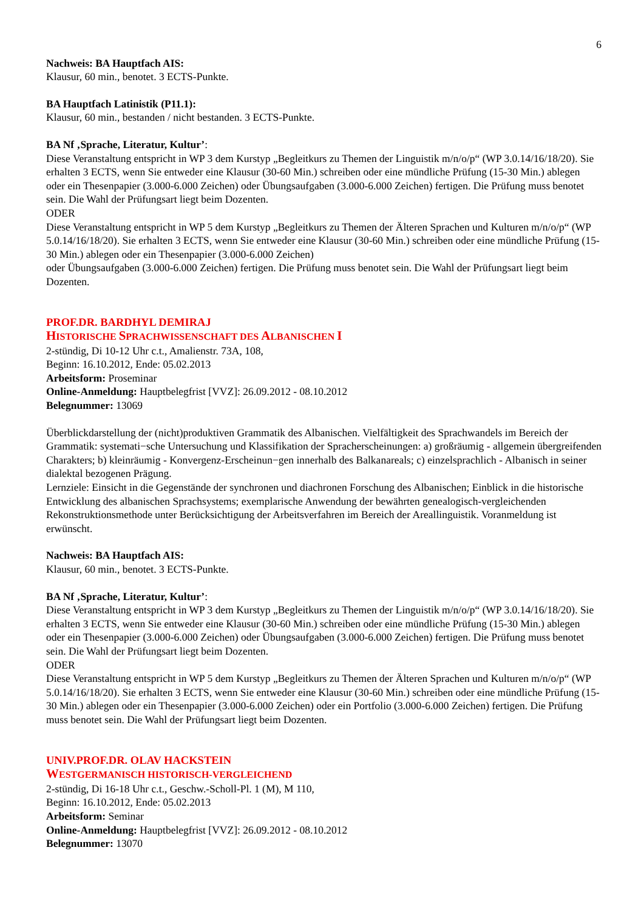6
Nachweis: BA Hauptfach AIS:
Klausur, 60 min., benotet. 3 ECTS-Punkte.
BA Hauptfach Latinistik (P11.1):
Klausur, 60 min., bestanden / nicht bestanden. 3 ECTS-Punkte.
BA Nf ‚Sprache, Literatur, Kultur’:
Diese Veranstaltung entspricht in WP 3 dem Kurstyp „Begleitkurs zu Themen der Linguistik m/n/o/p“ (WP 3.0.14/16/18/20). Sie erhalten 3 ECTS, wenn Sie entweder eine Klausur (30-60 Min.) schreiben oder eine mündliche Prüfung (15-30 Min.) ablegen oder ein Thesenpapier (3.000-6.000 Zeichen) oder Übungsaufgaben (3.000-6.000 Zeichen) fertigen. Die Prüfung muss benotet sein. Die Wahl der Prüfungsart liegt beim Dozenten.
ODER
Diese Veranstaltung entspricht in WP 5 dem Kurstyp „Begleitkurs zu Themen der Älteren Sprachen und Kulturen m/n/o/p“ (WP 5.0.14/16/18/20). Sie erhalten 3 ECTS, wenn Sie entweder eine Klausur (30-60 Min.) schreiben oder eine mündliche Prüfung (15-30 Min.) ablegen oder ein Thesenpapier (3.000-6.000 Zeichen)
oder Übungsaufgaben (3.000-6.000 Zeichen) fertigen. Die Prüfung muss benotet sein. Die Wahl der Prüfungsart liegt beim Dozenten.
PROF.DR. BARDHYL DEMIRAJ
HISTORISCHE SPRACHWISSENSCHAFT DES ALBANISCHEN I
2-stündig, Di 10-12 Uhr c.t., Amalienstr. 73A, 108,
Beginn: 16.10.2012, Ende: 05.02.2013
Arbeitsform: Proseminar
Online-Anmeldung: Hauptbelegfrist [VVZ]: 26.09.2012 - 08.10.2012
Belegnummer: 13069
Überblickdarstellung der (nicht)produktiven Grammatik des Albanischen. Vielfältigkeit des Sprachwandels im Bereich der Grammatik: systemati−sche Untersuchung und Klassifikation der Spracherscheinungen: a) großräumig - allgemein übergreifenden Charakters; b) kleinräumig - Konvergenz-Erscheinun−gen innerhalb des Balkanareals; c) einzelsprachlich - Albanisch in seiner dialektal bezogenen Prägung.
Lernziele: Einsicht in die Gegenstände der synchronen und diachronen Forschung des Albanischen; Einblick in die historische Entwicklung des albanischen Sprachsystems; exemplarische Anwendung der bewährten genealogisch-vergleichenden Rekonstruktionsmethode unter Berücksichtigung der Arbeitsverfahren im Bereich der Areallinguistik. Voranmeldung ist erwünscht.
Nachweis: BA Hauptfach AIS:
Klausur, 60 min., benotet. 3 ECTS-Punkte.
BA Nf ‚Sprache, Literatur, Kultur’:
Diese Veranstaltung entspricht in WP 3 dem Kurstyp „Begleitkurs zu Themen der Linguistik m/n/o/p“ (WP 3.0.14/16/18/20). Sie erhalten 3 ECTS, wenn Sie entweder eine Klausur (30-60 Min.) schreiben oder eine mündliche Prüfung (15-30 Min.) ablegen oder ein Thesenpapier (3.000-6.000 Zeichen) oder Übungsaufgaben (3.000-6.000 Zeichen) fertigen. Die Prüfung muss benotet sein. Die Wahl der Prüfungsart liegt beim Dozenten.
ODER
Diese Veranstaltung entspricht in WP 5 dem Kurstyp „Begleitkurs zu Themen der Älteren Sprachen und Kulturen m/n/o/p“ (WP 5.0.14/16/18/20). Sie erhalten 3 ECTS, wenn Sie entweder eine Klausur (30-60 Min.) schreiben oder eine mündliche Prüfung (15-30 Min.) ablegen oder ein Thesenpapier (3.000-6.000 Zeichen) oder ein Portfolio (3.000-6.000 Zeichen) fertigen. Die Prüfung muss benotet sein. Die Wahl der Prüfungsart liegt beim Dozenten.
UNIV.PROF.DR. OLAV HACKSTEIN
WESTGERMANISCH HISTORISCH-VERGLEICHEND
2-stündig, Di 16-18 Uhr c.t., Geschw.-Scholl-Pl. 1 (M), M 110,
Beginn: 16.10.2012, Ende: 05.02.2013
Arbeitsform: Seminar
Online-Anmeldung: Hauptbelegfrist [VVZ]: 26.09.2012 - 08.10.2012
Belegnummer: 13070